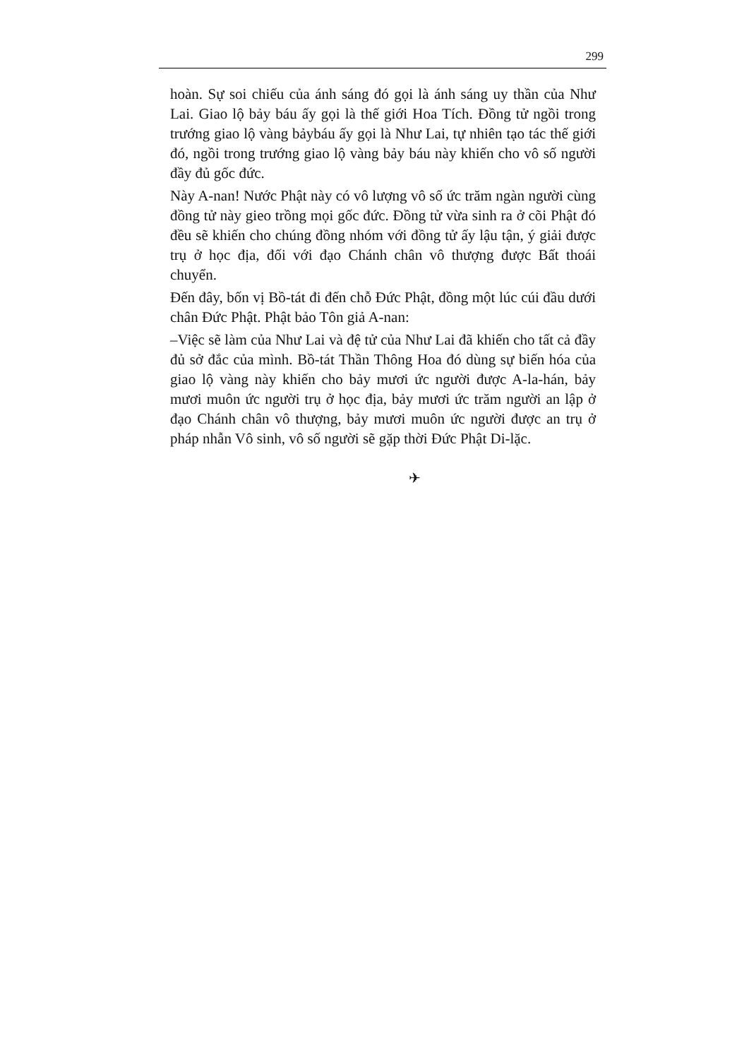299
hoàn. Sự soi chiếu của ánh sáng đó gọi là ánh sáng uy thần của Như Lai. Giao lộ bảy báu ấy gọi là thế giới Hoa Tích. Đồng tử ngồi trong trướng giao lộ vàng bảybáu ấy gọi là Như Lai, tự nhiên tạo tác thế giới đó, ngồi trong trướng giao lộ vàng bảy báu này khiến cho vô số người đầy đủ gốc đức.
Này A-nan! Nước Phật này có vô lượng vô số ức trăm ngàn người cùng đồng tử này gieo trồng mọi gốc đức. Đồng tử vừa sinh ra ở cõi Phật đó đều sẽ khiến cho chúng đồng nhóm với đồng tử ấy lậu tận, ý giải được trụ ở học địa, đối với đạo Chánh chân vô thượng được Bất thoái chuyển.
Đến đây, bốn vị Bồ-tát đi đến chỗ Đức Phật, đồng một lúc cúi đầu dưới chân Đức Phật. Phật bảo Tôn giả A-nan:
–Việc sẽ làm của Như Lai và đệ tử của Như Lai đã khiến cho tất cả đầy đủ sở đắc của mình. Bồ-tát Thần Thông Hoa đó dùng sự biến hóa của giao lộ vàng này khiến cho bảy mươi ức người được A-la-hán, bảy mươi muôn ức người trụ ở học địa, bảy mươi ức trăm người an lập ở đạo Chánh chân vô thượng, bảy mươi muôn ức người được an trụ ở pháp nhẫn Vô sinh, vô số người sẽ gặp thời Đức Phật Di-lặc.
✈